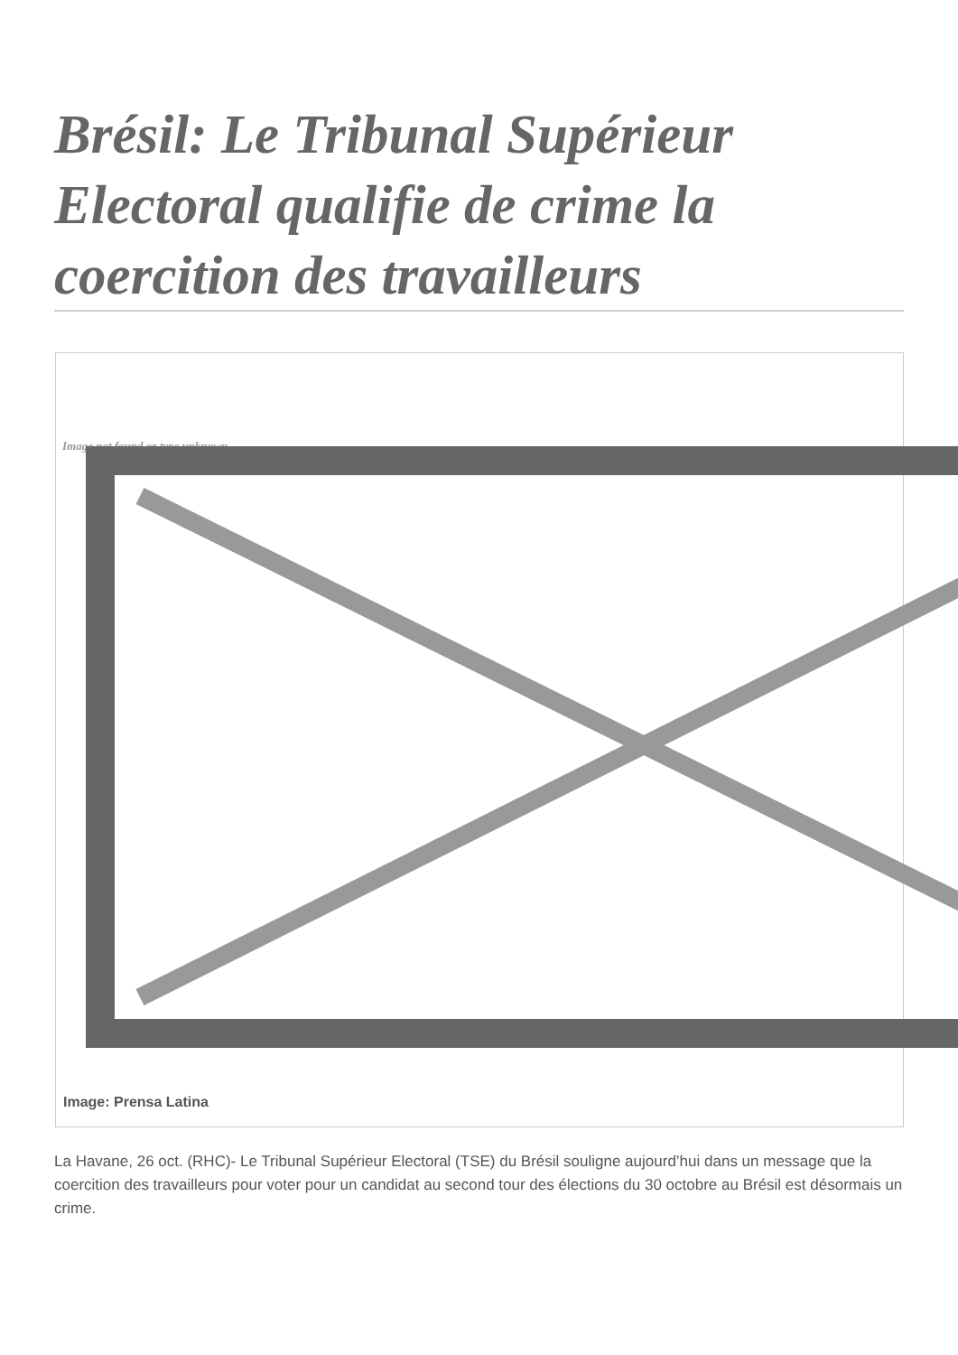Brésil: Le Tribunal Supérieur Electoral qualifie de crime la coercition des travailleurs
Image not found or type unknown
Image: Prensa Latina
La Havane, 26 oct. (RHC)- Le Tribunal Supérieur Electoral (TSE) du Brésil souligne aujourd’hui dans un message que la coercition des travailleurs pour voter pour un candidat au second tour des élections du 30 octobre au Brésil est désormais un crime.